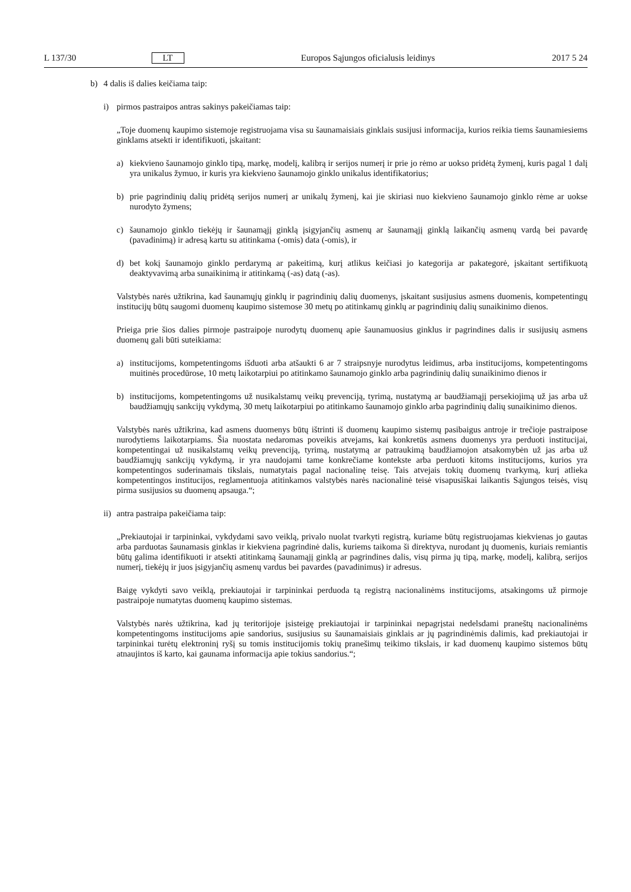L 137/30 LT Europos Sąjungos oficialusis leidinys 2017 5 24
b) 4 dalis iš dalies keičiama taip:
i) pirmos pastraipos antras sakinys pakeičiamas taip:
„Toje duomenų kaupimo sistemoje registruojama visa su šaunamaisiais ginklais susijusi informacija, kurios reikia tiems šaunamiesiems ginklams atsekti ir identifikuoti, įskaitant:
a) kiekvieno šaunamojo ginklo tipą, markę, modelį, kalibrą ir serijos numerį ir prie jo rėmo ar uokso pridėtą žymenį, kuris pagal 1 dalį yra unikalus žymuo, ir kuris yra kiekvieno šaunamojo ginklo unikalus identifikatorius;
b) prie pagrindinių dalių pridėtą serijos numerį ar unikalų žymenį, kai jie skiriasi nuo kiekvieno šaunamojo ginklo rėme ar uokse nurodyto žymens;
c) šaunamojo ginklo tiekėjų ir šaunamąjį ginklą įsigyjančių asmenų ar šaunamąjį ginklą laikančių asmenų vardą bei pavardę (pavadinimą) ir adresą kartu su atitinkama (-omis) data (-omis), ir
d) bet kokį šaunamojo ginklo perdarymą ar pakeitimą, kurį atlikus keičiasi jo kategorija ar pakategorė, įskaitant sertifikuotą deaktyvavimą arba sunaikinimą ir atitinkamą (-as) datą (-as).
Valstybės narės užtikrina, kad šaunamųjų ginklų ir pagrindinių dalių duomenys, įskaitant susijusius asmens duomenis, kompetentingų institucijų būtų saugomi duomenų kaupimo sistemose 30 metų po atitinkamų ginklų ar pagrindinių dalių sunaikinimo dienos.
Prieiga prie šios dalies pirmoje pastraipoje nurodytų duomenų apie šaunamuosius ginklus ir pagrindines dalis ir susijusių asmens duomenų gali būti suteikiama:
a) institucijoms, kompetentingoms išduoti arba atšaukti 6 ar 7 straipsnyje nurodytus leidimus, arba institucijoms, kompetentingoms muitinės procedūrose, 10 metų laikotarpiui po atitinkamo šaunamojo ginklo arba pagrindinių dalių sunaikinimo dienos ir
b) institucijoms, kompetentingoms už nusikalstamų veikų prevenciją, tyrimą, nustatymą ar baudžiamąjį persekiojimą už jas arba už baudžiamųjų sankcijų vykdymą, 30 metų laikotarpiui po atitinkamo šaunamojo ginklo arba pagrindinių dalių sunaikinimo dienos.
Valstybės narės užtikrina, kad asmens duomenys būtų ištrinti iš duomenų kaupimo sistemų pasibaigus antroje ir trečioje pastraipose nurodytiems laikotarpiams. Šia nuostata nedaromas poveikis atvejams, kai konkretūs asmens duomenys yra perduoti institucijai, kompetentingai už nusikalstamų veikų prevenciją, tyrimą, nustatymą ar patraukimą baudžiamojon atsakomybėn už jas arba už baudžiamųjų sankcijų vykdymą, ir yra naudojami tame konkrečiame kontekste arba perduoti kitoms institucijoms, kurios yra kompetentingos suderinamais tikslais, numatytais pagal nacionalinę teisę. Tais atvejais tokių duomenų tvarkymą, kurį atlieka kompetentingos institucijos, reglamentuoja atitinkamos valstybės narės nacionalinė teisė visapusiškai laikantis Sąjungos teisės, visų pirma susijusios su duomenų apsauga.“;
ii)
antra pastraipa pakeičiama taip:
„Prekiautojai ir tarpininkai, vykdydami savo veiklą, privalo nuolat tvarkyti registrą, kuriame būtų registruojamas kiekvienas jo gautas arba parduotas šaunamasis ginklas ir kiekviena pagrindinė dalis, kuriems taikoma ši direktyva, nurodant jų duomenis, kuriais remiantis būtų galima identifikuoti ir atsekti atitinkamą šaunamąjį ginklą ar pagrindines dalis, visų pirma jų tipą, markę, modelį, kalibrą, serijos numerį, tiekėjų ir juos įsigyjančių asmenų vardus bei pavardes (pavadinimus) ir adresus.
Baigę vykdyti savo veiklą, prekiautojai ir tarpininkai perduoda tą registrą nacionalinėms institucijoms, atsakingoms už pirmoje pastraipoje numatytas duomenų kaupimo sistemas.
Valstybės narės užtikrina, kad jų teritorijoje įsisteigę prekiautojai ir tarpininkai nepagrįstai nedelsdami praneštų nacionalinėms kompetentingoms institucijoms apie sandorius, susijusius su šaunamaisiais ginklais ar jų pagrindinėmis dalimis, kad prekiautojai ir tarpininkai turėtų elektroninį ryšį su tomis institucijomis tokių pranešimų teikimo tikslais, ir kad duomenų kaupimo sistemos būtų atnaujintos iš karto, kai gaunama informacija apie tokius sandorius.“;